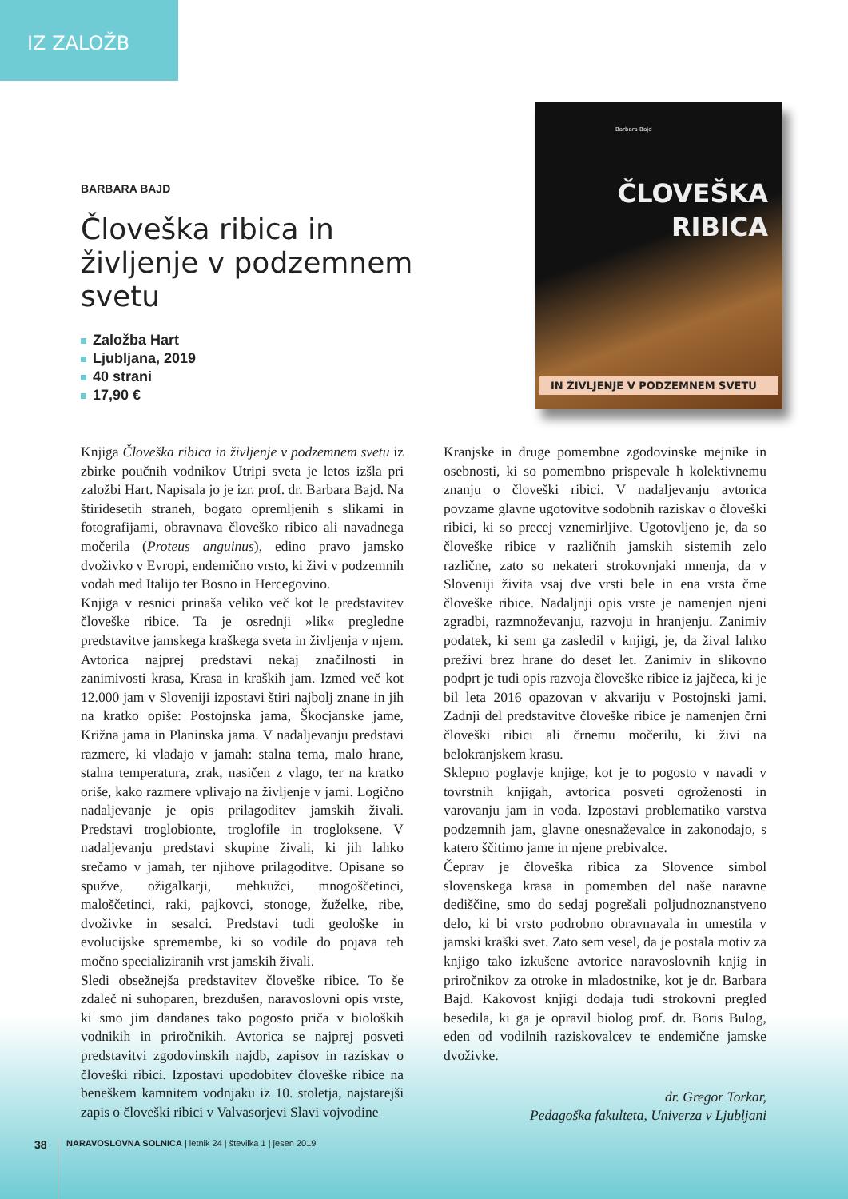IZ ZALOŽB
BARBARA BAJD
Človeška ribica in življenje v podzemnem svetu
Založba Hart
Ljubljana, 2019
40 strani
17,90 €
Barbara Bajd
ČLOVEŠKA
RIBICA
IN ŽIVLJENJE V PODZEMNEM SVETU
Knjiga Človeška ribica in življenje v podzemnem svetu iz zbirke poučnih vodnikov Utripi sveta je letos izšla pri založbi Hart. Napisala jo je izr. prof. dr. Barbara Bajd. Na štiridesetih straneh, bogato opremljenih s slikami in fotografijami, obravnava človeško ribico ali navadnega močerila (Proteus anguinus), edino pravo jamsko dvoživko v Evropi, endemično vrsto, ki živi v podzemnih vodah med Italijo ter Bosno in Hercegovino.
Knjiga v resnici prinaša veliko več kot le predstavitev človeške ribice. Ta je osrednji »lik« pregledne predstavitve jamskega kraškega sveta in življenja v njem. Avtorica najprej predstavi nekaj značilnosti in zanimivosti krasa, Krasa in kraških jam. Izmed več kot 12.000 jam v Sloveniji izpostavi štiri najbolj znane in jih na kratko opiše: Postojnska jama, Škocjanske jame, Križna jama in Planinska jama. V nadaljevanju predstavi razmere, ki vladajo v jamah: stalna tema, malo hrane, stalna temperatura, zrak, nasičen z vlago, ter na kratko oriše, kako razmere vplivajo na življenje v jami. Logično nadaljevanje je opis prilagoditev jamskih živali. Predstavi troglobionte, troglofile in trogloksene. V nadaljevanju predstavi skupine živali, ki jih lahko srečamo v jamah, ter njihove prilagoditve. Opisane so spužve, ožigalkarji, mehkužci, mnogoščetinci, maloščetinci, raki, pajkovci, stonoge, žuželke, ribe, dvoživke in sesalci. Predstavi tudi geološke in evolucijske spremembe, ki so vodile do pojava teh močno specializiranih vrst jamskih živali.
Sledi obsežnejša predstavitev človeške ribice. To še zdaleč ni suhoparen, brezdušen, naravoslovni opis vrste, ki smo jim dandanes tako pogosto priča v bioloških vodnikih in priročnikih. Avtorica se najprej posveti predstavitvi zgodovinskih najdb, zapisov in raziskav o človeški ribici. Izpostavi upodobitev človeške ribice na beneškem kamnitem vodnjaku iz 10. stoletja, najstarejši zapis o človeški ribici v Valvasorjevi Slavi vojvodine
Kranjske in druge pomembne zgodovinske mejnike in osebnosti, ki so pomembno prispevale h kolektivnemu znanju o človeški ribici. V nadaljevanju avtorica povzame glavne ugotovitve sodobnih raziskav o človeški ribici, ki so precej vznemirljive. Ugotovljeno je, da so človeške ribice v različnih jamskih sistemih zelo različne, zato so nekateri strokovnjaki mnenja, da v Sloveniji živita vsaj dve vrsti bele in ena vrsta črne človeške ribice. Nadaljnji opis vrste je namenjen njeni zgradbi, razmnoževanju, razvoju in hranjenju. Zanimiv podatek, ki sem ga zasledil v knjigi, je, da žival lahko preživi brez hrane do deset let. Zanimiv in slikovno podprt je tudi opis razvoja človeške ribice iz jajčeca, ki je bil leta 2016 opazovan v akvariju v Postojnski jami. Zadnji del predstavitve človeške ribice je namenjen črni človeški ribici ali črnemu močerilu, ki živi na belokranjskem krasu.
Sklepno poglavje knjige, kot je to pogosto v navadi v tovrstnih knjigah, avtorica posveti ogroženosti in varovanju jam in voda. Izpostavi problematiko varstva podzemnih jam, glavne onesnaževalce in zakonodajo, s katero ščitimo jame in njene prebivalce.
Čeprav je človeška ribica za Slovence simbol slovenskega krasa in pomemben del naše naravne dediščine, smo do sedaj pogrešali poljudnoznanstveno delo, ki bi vrsto podrobno obravnavala in umestila v jamski kraški svet. Zato sem vesel, da je postala motiv za knjigo tako izkušene avtorice naravoslovnih knjig in priročnikov za otroke in mladostnike, kot je dr. Barbara Bajd. Kakovost knjigi dodaja tudi strokovni pregled besedila, ki ga je opravil biolog prof. dr. Boris Bulog, eden od vodilnih raziskovalcev te endemične jamske dvoživke.
dr. Gregor Torkar,
Pedagoška fakulteta, Univerza v Ljubljani
38 NARAVOSLOVNA SOLNICA | letnik 24 | številka 1 | jesen 2019